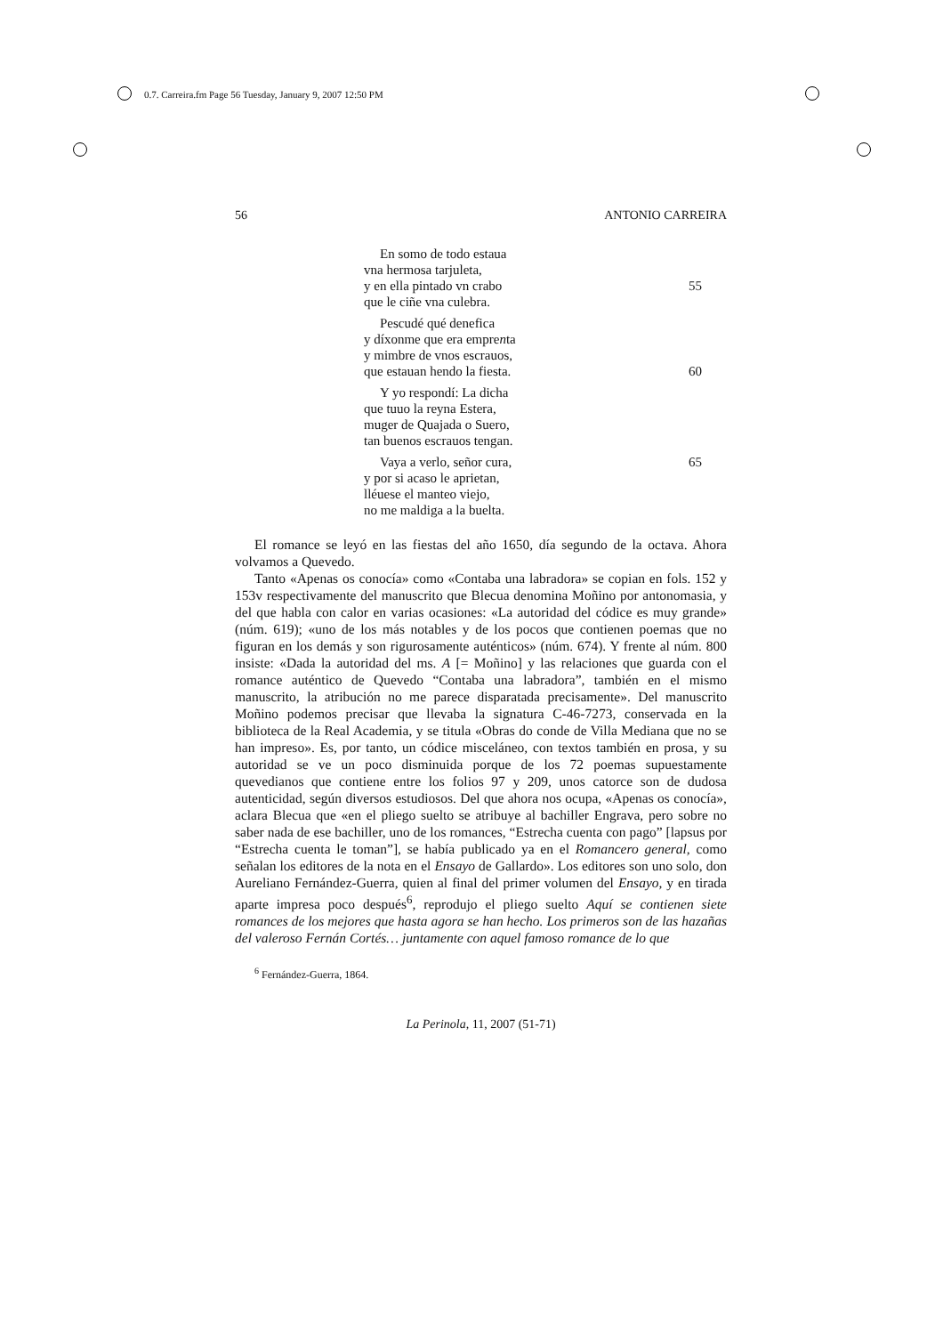0.7. Carreira.fm Page 56 Tuesday, January 9, 2007 12:50 PM
56 ANTONIO CARREIRA
En somo de todo estaua
vna hermosa tarjuleta,
y en ella pintado vn crabo 55
que le ciñe vna culebra.
Pescudé qué denefica
y díxonme que era emprenta
y mimbre de vnos escrauos,
que estauan hendo la fiesta. 60
Y yo respondí: La dicha
que tuuo la reyna Estera,
muger de Quajada o Suero,
tan buenos escrauos tengan.
Vaya a verlo, señor cura, 65
y por si acaso le aprietan,
lléuese el manteo viejo,
no me maldiga a la buelta.
El romance se leyó en las fiestas del año 1650, día segundo de la octava. Ahora volvamos a Quevedo.
Tanto «Apenas os conocía» como «Contaba una labradora» se copian en fols. 152 y 153v respectivamente del manuscrito que Blecua denomina Moñino por antonomasia, y del que habla con calor en varias ocasiones: «La autoridad del códice es muy grande» (núm. 619); «uno de los más notables y de los pocos que contienen poemas que no figuran en los demás y son rigurosamente auténticos» (núm. 674). Y frente al núm. 800 insiste: «Dada la autoridad del ms. A [= Moñino] y las relaciones que guarda con el romance auténtico de Quevedo “Contaba una labradora”, también en el mismo manuscrito, la atribución no me parece disparatada precisamente». Del manuscrito Moñino podemos precisar que llevaba la signatura C-46-7273, conservada en la biblioteca de la Real Academia, y se titula «Obras do conde de Villa Mediana que no se han impreso». Es, por tanto, un códice misceláneo, con textos también en prosa, y su autoridad se ve un poco disminuida porque de los 72 poemas supuestamente quevedianos que contiene entre los folios 97 y 209, unos catorce son de dudosa autenticidad, según diversos estudiosos. Del que ahora nos ocupa, «Apenas os conocía», aclara Blecua que «en el pliego suelto se atribuye al bachiller Engrava, pero sobre no saber nada de ese bachiller, uno de los romances, “Estrecha cuenta con pago” [lapsus por “Estrecha cuenta le toman”], se había publicado ya en el Romancero general, como señalan los editores de la nota en el Ensayo de Gallardo». Los editores son uno solo, don Aureliano Fernández-Guerra, quien al final del primer volumen del Ensayo, y en tirada aparte impresa poco después<sup>6</sup>, reprodujo el pliego suelto Aquí se contienen siete romances de los mejores que hasta agora se han hecho. Los primeros son de las hazañas del valeroso Fernán Cortés… juntamente con aquel famoso romance de lo que
<sup>6</sup> Fernández-Guerra, 1864.
La Perinola, 11, 2007 (51-71)